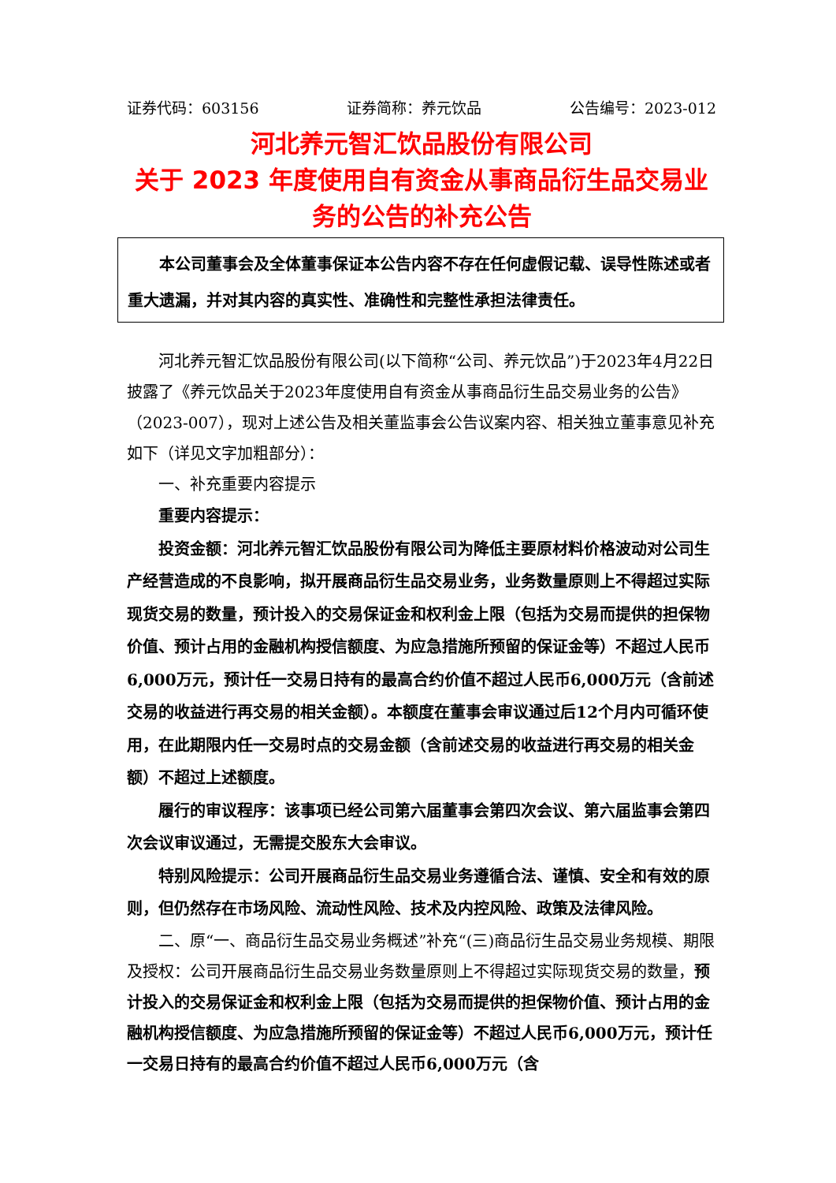证券代码：603156 证券简称：养元饮品 公告编号：2023-012
河北养元智汇饮品股份有限公司
关于 2023 年度使用自有资金从事商品衍生品交易业务的公告的补充公告
本公司董事会及全体董事保证本公告内容不存在任何虚假记载、误导性陈述或者重大遗漏，并对其内容的真实性、准确性和完整性承担法律责任。
河北养元智汇饮品股份有限公司(以下简称“公司、养元饮品”)于2023年4月22日披露了《养元饮品关于2023年度使用自有资金从事商品衍生品交易业务的公告》（2023-007），现对上述公告及相关董监事会公告议案内容、相关独立董事意见补充如下（详见文字加粗部分）：
一、补充重要内容提示
重要内容提示：
投资金额：河北养元智汇饮品股份有限公司为降低主要原材料价格波动对公司生产经营造成的不良影响，拟开展商品衍生品交易业务，业务数量原则上不得超过实际现货交易的数量，预计投入的交易保证金和权利金上限（包括为交易而提供的担保物价值、预计占用的金融机构授信额度、为应急措施所预留的保证金等）不超过人民币6,000万元，预计任一交易日持有的最高合约价值不超过人民币6,000万元（含前述交易的收益进行再交易的相关金额）。本额度在董事会审议通过后12个月内可循环使用，在此期限内任一交易时点的交易金额（含前述交易的收益进行再交易的相关金额）不超过上述额度。
履行的审议程序：该事项已经公司第六届董事会第四次会议、第六届监事会第四次会议审议通过，无需提交股东大会审议。
特别风险提示：公司开展商品衍生品交易业务遵循合法、谨慎、安全和有效的原则，但仍然存在市场风险、流动性风险、技术及内控风险、政策及法律风险。
二、原“一、商品衍生品交易业务概述”补充“(三)商品衍生品交易业务规模、期限及授权：公司开展商品衍生品交易业务数量原则上不得超过实际现货交易的数量，预计投入的交易保证金和权利金上限（包括为交易而提供的担保物价值、预计占用的金融机构授信额度、为应急措施所预留的保证金等）不超过人民币6,000万元，预计任一交易日持有的最高合约价值不超过人民币6,000万元（含